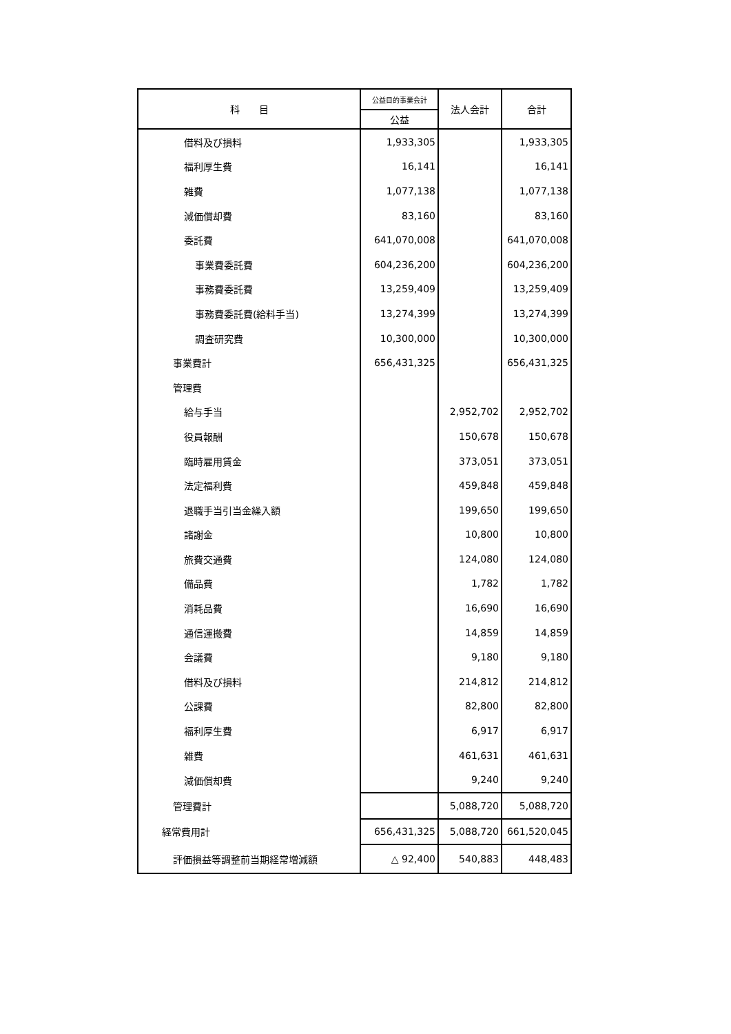| 科 目 | 公益目的事業会計 | 法人会計 | 合計 |
| --- | --- | --- | --- |
| | 公益 | | |
| 借料及び損料 | 1,933,305 | | 1,933,305 |
| 福利厚生費 | 16,141 | | 16,141 |
| 雑費 | 1,077,138 | | 1,077,138 |
| 減価償却費 | 83,160 | | 83,160 |
| 委託費 | 641,070,008 | | 641,070,008 |
| 事業費委託費 | 604,236,200 | | 604,236,200 |
| 事務費委託費 | 13,259,409 | | 13,259,409 |
| 事務費委託費(給料手当) | 13,274,399 | | 13,274,399 |
| 調査研究費 | 10,300,000 | | 10,300,000 |
| 事業費計 | 656,431,325 | | 656,431,325 |
| 管理費 | | | |
| 給与手当 | | 2,952,702 | 2,952,702 |
| 役員報酬 | | 150,678 | 150,678 |
| 臨時雇用賃金 | | 373,051 | 373,051 |
| 法定福利費 | | 459,848 | 459,848 |
| 退職手当引当金繰入額 | | 199,650 | 199,650 |
| 諸謝金 | | 10,800 | 10,800 |
| 旅費交通費 | | 124,080 | 124,080 |
| 備品費 | | 1,782 | 1,782 |
| 消耗品費 | | 16,690 | 16,690 |
| 通信運搬費 | | 14,859 | 14,859 |
| 会議費 | | 9,180 | 9,180 |
| 借料及び損料 | | 214,812 | 214,812 |
| 公課費 | | 82,800 | 82,800 |
| 福利厚生費 | | 6,917 | 6,917 |
| 雑費 | | 461,631 | 461,631 |
| 減価償却費 | | 9,240 | 9,240 |
| 管理費計 | | 5,088,720 | 5,088,720 |
| 経常費用計 | 656,431,325 | 5,088,720 | 661,520,045 |
| 評価損益等調整前当期経常増減額 | △ 92,400 | 540,883 | 448,483 |